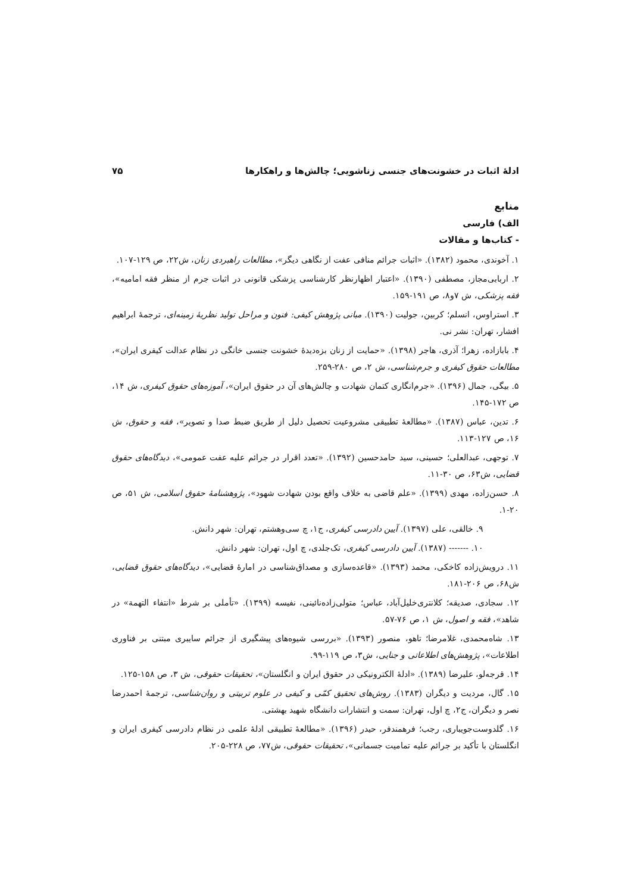ادلهٔ اثبات در خشونت‌های جنسی زناشویی؛ چالش‌ها و راهکارها ۷۵
منابع
الف) فارسی
- کتاب‌ها و مقالات
۱. آخوندی، محمود (۱۳۸۲). «اثبات جرائم منافی عفت از نگاهی دیگر»، مطالعات راهبردی زنان، ش۲۲، ص ۱۲۹-۱۰۷.
۲. اربابی‌مجاز، مصطفی (۱۳۹۰). «اعتبار اظهارنظر کارشناسی پزشکی قانونی در اثبات جرم از منظر فقه امامیه»، فقه پزشکی، ش ۷و۸، ص ۱۹۱-۱۵۹.
۳. استراوس، انسلم؛ کربین، جولیت (۱۳۹۰). مبانی پژوهش کیفی: فنون و مراحل تولید نظریهٔ زمینه‌ای، ترجمهٔ ابراهیم افشار، تهران: نشر نی.
۴. بابازاده، زهرا؛ آذری، هاجر (۱۳۹۸). «حمایت از زنان بزه‌دیدهٔ خشونت جنسی خانگی در نظام عدالت کیفری ایران»، مطالعات حقوق کیفری و جرم‌شناسی، ش ۲، ص ۲۸۰-۲۵۹.
۵. بیگی، جمال (۱۳۹۶). «جرم‌انگاری کتمان شهادت و چالش‌های آن در حقوق ایران»، آموزه‌های حقوق کیفری، ش ۱۴، ص ۱۷۲-۱۴۵.
۶. تدین، عباس (۱۳۸۷). «مطالعهٔ تطبیقی مشروعیت تحصیل دلیل از طریق ضبط صدا و تصویر»، فقه و حقوق، ش ۱۶، ص ۱۲۷-۱۱۳.
۷. توجهی، عبدالعلی؛ حسینی، سید حامدحسین (۱۳۹۲). «تعدد اقرار در جرائم علیه عفت عمومی»، دیدگاه‌های حقوق قضایی، ش۶۳، ص ۳۰-۱۱.
۸. حسن‌زاده، مهدی (۱۳۹۹). «علم قاضی به خلاف واقع بودن شهادت شهود»، پژوهشنامهٔ حقوق اسلامی، ش ۵۱، ص ۲۰-۱.
۹. خالقی، علی (۱۳۹۷). آیین دادرسی کیفری، ج۱، چ سی‌وهشتم، تهران: شهر دانش.
۱۰. ------- (۱۳۸۷). آیین دادرسی کیفری، تک‌جلدی، چ اول، تهران: شهر دانش.
۱۱. درویش‌زاده کاخکی، محمد (۱۳۹۳). «قاعده‌سازی و مصداق‌شناسی در امارهٔ قضایی»، دیدگاه‌های حقوق قضایی، ش۶۸، ص ۲۰۶-۱۸۱.
۱۲. سجادی، صدیقه؛ کلانتری‌خلیل‌آباد، عباس؛ متولی‌زاده‌نائینی، نفیسه (۱۳۹۹). «تأملی بر شرط «انتفاء التهمة» در شاهد»، فقه و اصول، ش ۱، ص ۷۶-۵۷.
۱۳. شاه‌محمدی، غلامرضا؛ تاهو، منصور (۱۳۹۳). «بررسی شیوه‌های پیشگیری از جرائم سایبری مبتنی بر فناوری اطلاعات»، پژوهش‌های اطلاعاتی و جنایی، ش۳، ص ۱۱۹-۹۹.
۱۴. قرجه‌لو، علیرضا (۱۳۸۹). «ادلهٔ الکترونیکی در حقوق ایران و انگلستان»، تحقیقات حقوقی، ش ۳، ص ۱۵۸-۱۲۵.
۱۵. گال، مردیت و دیگران (۱۳۸۳). روش‌های تحقیق کمّی و کیفی در علوم تربیتی و روان‌شناسی، ترجمهٔ احمدرضا نصر و دیگران، ج۲، چ اول، تهران: سمت و انتشارات دانشگاه شهید بهشتی.
۱۶. گلدوست‌جویباری، رجب؛ فرهمندفر، حیدر (۱۳۹۶). «مطالعهٔ تطبیقی ادلهٔ علمی در نظام دادرسی کیفری ایران و انگلستان با تأکید بر جرائم علیه تمامیت جسمانی»، تحقیقات حقوقی، ش۷۷، ص ۲۲۸-۲۰۵.